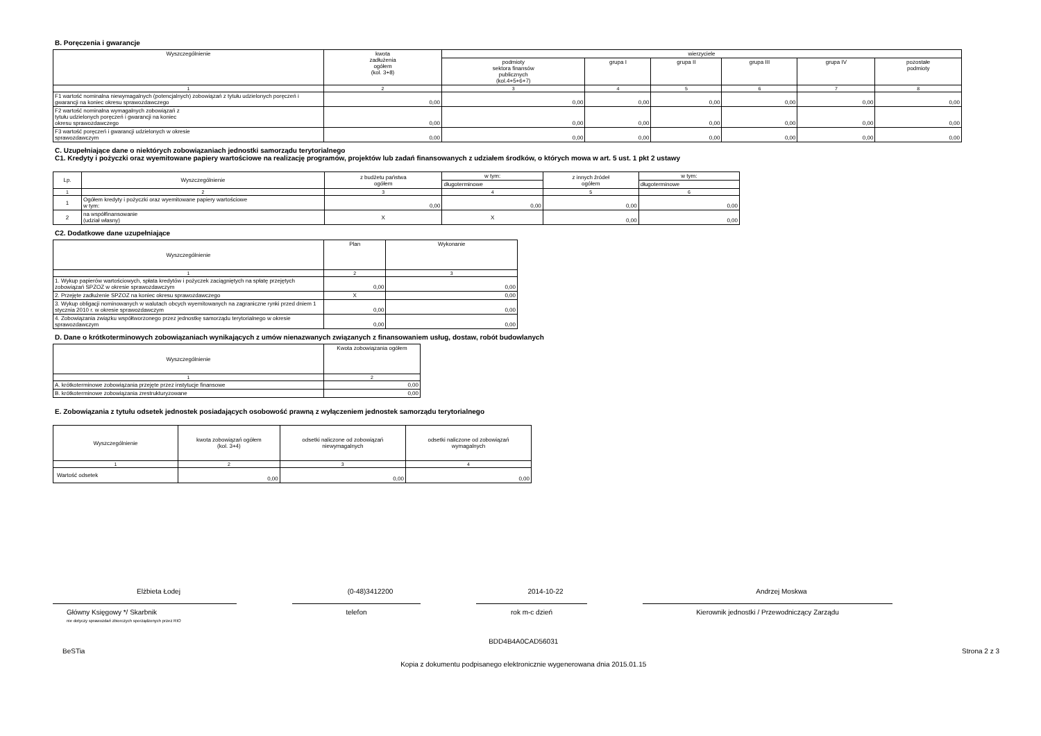B. Poręczenia i gwarancje
| Wyszczególnienie | kwota zadłużenia ogółem (kol. 3+8) | wierzyciele | | | | | |
| --- | --- | --- | --- | --- | --- | --- | --- |
| | | podmioty sektora finansów publicznych (kol.4+5+6+7) | grupa I | grupa II | grupa III | grupa IV | pozostałe podmioty |
| 1 | 2 | 3 | 4 | 5 | 6 | 7 | 8 |
| F1 wartość nominalna niewymagalnych (potencjalnych) zobowiązań z tytułu udzielonych poręczeń i gwarancji na koniec okresu sprawozdawczego | 0,00 | 0,00 | 0,00 | 0,00 | 0,00 | 0,00 | 0,00 |
| F2 wartość nominalna wymagalnych zobowiązań z tytułu udzielonych poręczeń i gwarancji na koniec okresu sprawozdawczego | 0,00 | 0,00 | 0,00 | 0,00 | 0,00 | 0,00 | 0,00 |
| F3 wartość poręczeń i gwarancji udzielonych w okresie sprawozdawczym | 0,00 | 0,00 | 0,00 | 0,00 | 0,00 | 0,00 | 0,00 |
C. Uzupełniające dane o niektórych zobowiązaniach jednostki samorządu terytorialnego
C1. Kredyty i pożyczki oraz wyemitowane papiery wartościowe na realizację programów, projektów lub zadań finansowanych z udziałem środków, o których mowa w art. 5 ust. 1 pkt 2 ustawy
| Lp. | Wyszczególnienie | z budżetu państwa ogółem | w tym: | z innych źródeł ogółem | w tym: |
| --- | --- | --- | --- | --- | --- |
| | | | długoterminowe | | długoterminowe |
| 1 | 2 | 3 | 4 | 5 | 6 |
| 1 | Ogółem kredyty i pożyczki oraz wyemitowane papiery wartościowe w tym: | 0,00 | 0,00 | 0,00 | 0,00 |
| 2 | na współfinansowanie (udział własny) | X | X | 0,00 | 0,00 |
C2. Dodatkowe dane uzupełniające
| Wyszczególnienie | Plan | Wykonanie |
| --- | --- | --- |
| 1 | 2 | 3 |
| 1. Wykup papierów wartościowych, spłata kredytów i pożyczek zaciągniętych na spłatę przejętych zobowiązań SPZOZ w okresie sprawozdawczym | 0,00 | 0,00 |
| 2. Przejęte zadłużenie SPZOZ na koniec okresu sprawozdawczego | X | 0,00 |
| 3. Wykup obligacji nominowanych w walutach obcych wyemitowanych na zagraniczne rynki przed dniem 1 stycznia 2010 r. w okresie sprawozdawczym | 0,00 | 0,00 |
| 4. Zobowiązania związku współtworzonego przez jednostkę samorządu terytorialnego w okresie sprawozdawczym | 0,00 | 0,00 |
D. Dane o krótkoterminowych zobowiązaniach wynikających z umów nienazwanych związanych z finansowaniem usług, dostaw, robót budowlanych
| Wyszczególnienie | Kwota zobowiązania ogółem |
| --- | --- |
| 1 | 2 |
| A. krótkoterminowe zobowiązania przejęte przez instytucje finansowe | 0,00 |
| B. krótkoterminowe zobowiązania zrestrukturyzowane | 0,00 |
E. Zobowiązania z tytułu odsetek jednostek posiadających osobowość prawną z wyłączeniem jednostek samorządu terytorialnego
| Wyszczególnienie | kwota zobowiązań ogółem (kol. 3+4) | odsetki naliczone od zobowiązań niewymagalnych | odsetki naliczone od zobowiązań wymagalnych |
| --- | --- | --- | --- |
| 1 | 2 | 3 | 4 |
| Wartość odsetek | 0,00 | 0,00 | 0,00 |
Elżbieta Łodej
Główny Księgowy */ Skarbnik
nie dotyczy sprawozdań zbiorczych sporządzonych przez RIO
(0-48)3412200
telefon
2014-10-22
rok m-c dzień
Andrzej Moskwa
Kierownik jednostki / Przewodniczący Zarządu
BeSTia BDD4B4A0CAD56031
Kopia z dokumentu podpisanego elektronicznie wygenerowana dnia 2015.01.15 Strona 2 z 3